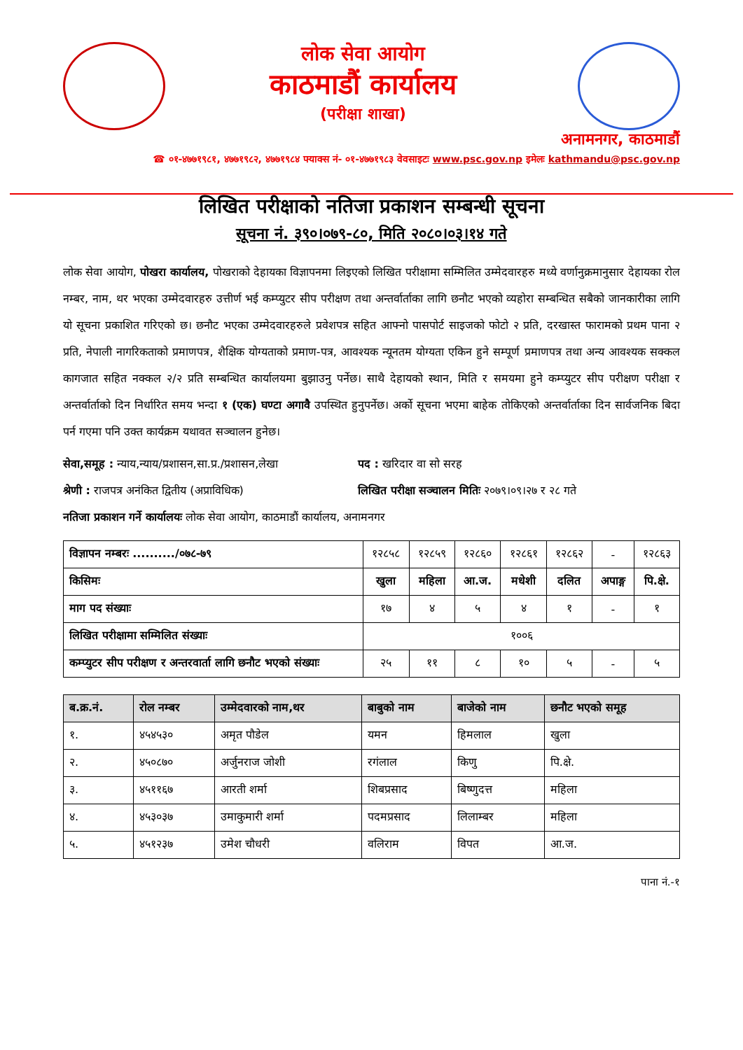लोक सेवा आयोग
काठमाडौं कार्यालय
(परीक्षा शाखा)
अनामनगर, काठमाडौं
☎ ०१-४७७१९८१, ४७७१९८२, ४७७१९८४ फ्याक्स नं- ०१-४७७१९८३ वेवसाइटः www.psc.gov.np इमेलः kathmandu@psc.gov.np
लिखित परीक्षाको नतिजा प्रकाशन सम्बन्धी सूचना
सूचना नं. ३९०।०७९-८०, मिति २०८०।०३।१४ गते
लोक सेवा आयोग, पोखरा कार्यालय, पोखराको देहायका विज्ञापनमा लिइएको लिखित परीक्षामा सम्मिलित उम्मेदवारहरु मध्ये वर्णानुक्रमानुसार देहायका रोल नम्बर, नाम, थर भएका उम्मेदवारहरु उत्तीर्ण भई कम्प्युटर सीप परीक्षण तथा अन्तर्वार्ताका लागि छनौट भएको व्यहोरा सम्बन्धित सबैको जानकारीका लागि यो सूचना प्रकाशित गरिएको छ। छनौट भएका उम्मेदवारहरुले प्रवेशपत्र सहित आफ्नो पासपोर्ट साइजको फोटो २ प्रति, दरखास्त फारामको प्रथम पाना २ प्रति, नेपाली नागरिकताको प्रमाणपत्र, शैक्षिक योग्यताको प्रमाण-पत्र, आवश्यक न्यूनतम योग्यता एकिन हुने सम्पूर्ण प्रमाणपत्र तथा अन्य आवश्यक सक्कल कागजात सहित नक्कल २/२ प्रति सम्बन्धित कार्यालयमा बुझाउनु पर्नेछ। साथै देहायको स्थान, मिति र समयमा हुने कम्प्युटर सीप परीक्षण परीक्षा र अन्तर्वार्ताको दिन निर्धारित समय भन्दा १ (एक) घण्टा अगावै उपस्थित हुनुपर्नेछ। अर्को सूचना भएमा बाहेक तोकिएको अन्तर्वार्ताका दिन सार्वजनिक बिदा पर्न गएमा पनि उक्त कार्यक्रम यथावत सञ्चालन हुनेछ।
सेवा,समूह : न्याय,न्याय/प्रशासन,सा.प्र./प्रशासन,लेखा पद : खरिदार वा सो सरह
श्रेणी : राजपत्र अनंकित द्वितीय (अप्राविधिक) लिखित परीक्षा सञ्चालन मितिः २०७९।०९।२७ र २८ गते
नतिजा प्रकाशन गर्ने कार्यालयः लोक सेवा आयोग, काठमाडौं कार्यालय, अनामनगर
| विज्ञापन नम्बरः ........../०७८-७९ | १२८५८ | १२८५९ | १२८६० | १२८६१ | १२८६२ | - | १२८६३ |
| किसिमः | खुला | महिला | आ.ज. | मधेशी | दलित | अपाङ्ग | पि.क्षे. |
| माग पद संख्याः | १७ | ४ | ५ | ४ | १ | - | १ |
| लिखित परीक्षामा सम्मिलित संख्याः | १००६ | | | | | | |
| कम्प्युटर सीप परीक्षण र अन्तरवार्ता लागि छनौट भएको संख्याः | २५ | ११ | ८ | १० | ५ | - | ५ |
| ब.क्र.नं. | रोल नम्बर | उम्मेदवारको नाम,थर | बाबुको नाम | बाजेको नाम | छनौट भएको समूह |
| --- | --- | --- | --- | --- | --- |
| १. | ४५४५३० | अमृत पौडेल | यमन | हिमलाल | खुला |
| २. | ४५०८७० | अर्जुनराज जोशी | रगंलाल | किणु | पि.क्षे. |
| ३. | ४५११६७ | आरती शर्मा | शिबप्रसाद | बिष्णुदत्त | महिला |
| ४. | ४५३०३७ | उमाकुमारी शर्मा | पदमप्रसाद | लिलाम्बर | महिला |
| ५. | ४५१२३७ | उमेश चौधरी | वलिराम | विपत | आ.ज. |
पाना नं.-१